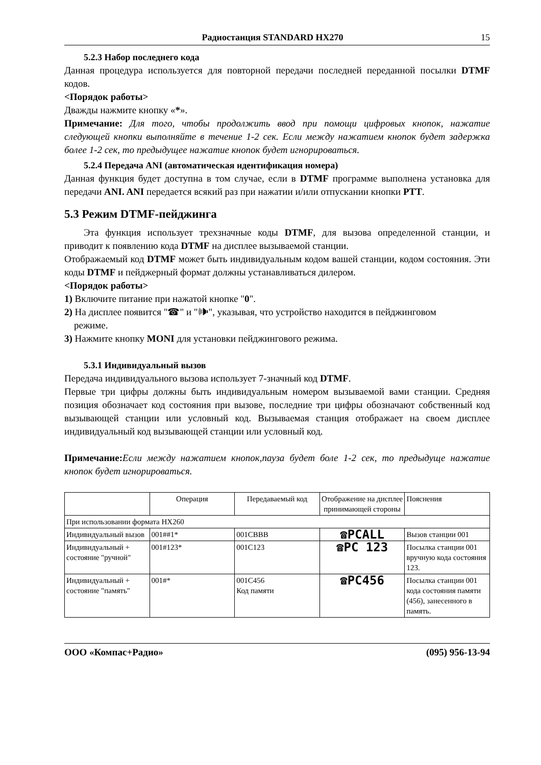Радиостанция STANDARD HX270 15
5.2.3 Набор последнего кода
Данная процедура используется для повторной передачи последней переданной посылки DTMF кодов.
<Порядок работы>
Дважды нажмите кнопку «*».
Примечание: Для того, чтобы продолжить ввод при помощи цифровых кнопок, нажатие следующей кнопки выполняйте в течение 1-2 сек. Если между нажатием кнопок будет задержка более 1-2 сек, то предыдущее нажатие кнопок будет игнорироваться.
5.2.4 Передача ANI (автоматическая идентификация номера)
Данная функция будет доступна в том случае, если в DTMF программе выполнена установка для передачи ANI. ANI передается всякий раз при нажатии и/или отпускании кнопки PTT.
5.3 Режим DTMF-пейджинга
Эта функция использует трехзначные коды DTMF, для вызова определенной станции, и приводит к появлению кода DTMF на дисплее вызываемой станции.
Отображаемый код DTMF может быть индивидуальным кодом вашей станции, кодом состояния. Эти коды DTMF и пейджерный формат должны устанавливаться дилером.
<Порядок работы>
1) Включите питание при нажатой кнопке "0".
2) На дисплее появится "☎" и "🕪", указывая, что устройство находится в пейджинговом
режиме.
3) Нажмите кнопку MONI для установки пейджингового режима.
5.3.1 Индивидуальный вызов
Передача индивидуального вызова использует 7-значный код DTMF.
Первые три цифры должны быть индивидуальным номером вызываемой вами станции. Средняя позиция обозначает код состояния при вызове, последние три цифры обозначают собственный код вызывающей станции или условный код. Вызываемая станция отображает на своем дисплее индивидуальный код вызывающей станции или условный код.
Примечание: Если между нажатием кнопок,пауза будет боле 1-2 сек, то предыдуще нажатие кнопок будет игнорироваться.
| | Операция | Передаваемый код | Отображение на дисплее принимающей стороны | Пояснения |
| При использовании формата HX260 | | | | |
| Индивидуальный вызов | 001##1* | 001CBBB | ☎PCALL | Вызов станции 001 |
| Индивидуальный + состояние "ручной" | 001#123* | 001C123 | ☎PC 123 | Посылка станции 001 вручную кода состояния 123. |
| Индивидуальный + состояние "память" | 001#* | 001C456 Код памяти | ☎PC456 | Посылка станции 001 кода состояния памяти (456), занесенного в память. |
ООО «Компас+Радио» (095) 956-13-94